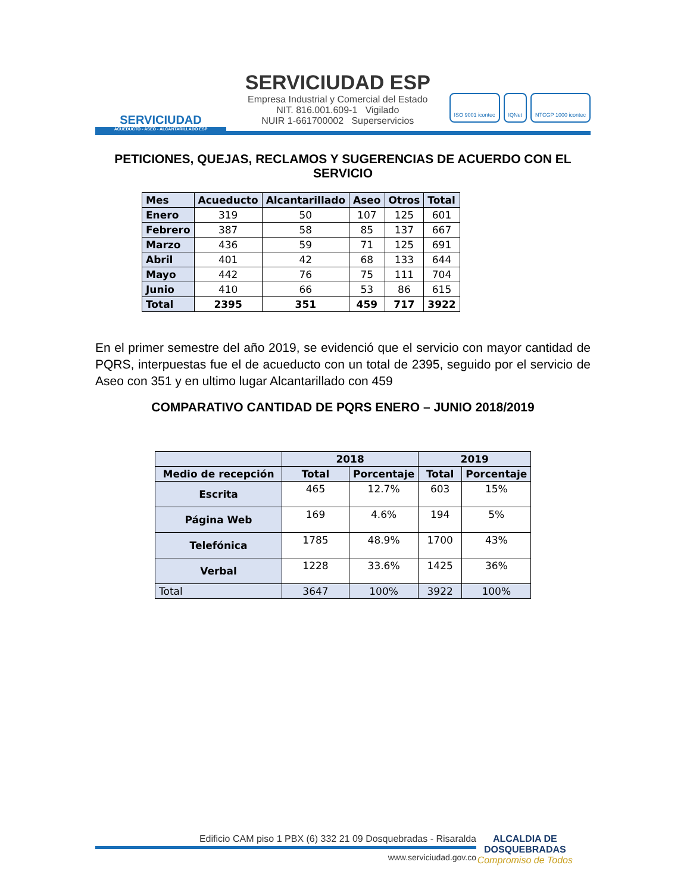SERVICIUDAD
ACUEDUCTO - ASEO - ALCANTARILLADO ESP
SERVICIUDAD ESP
Empresa Industrial y Comercial del Estado
NIT. 816.001.609-1 Vigilado
NUIR 1-661700002 Superservicios
ISO 9001 icontec IQNet NTCGP 1000 icontec
PETICIONES, QUEJAS, RECLAMOS Y SUGERENCIAS DE ACUERDO CON EL SERVICIO
| Mes | Acueducto | Alcantarillado | Aseo | Otros | Total |
| --- | --- | --- | --- | --- | --- |
| Enero | 319 | 50 | 107 | 125 | 601 |
| Febrero | 387 | 58 | 85 | 137 | 667 |
| Marzo | 436 | 59 | 71 | 125 | 691 |
| Abril | 401 | 42 | 68 | 133 | 644 |
| Mayo | 442 | 76 | 75 | 111 | 704 |
| Junio | 410 | 66 | 53 | 86 | 615 |
| Total | 2395 | 351 | 459 | 717 | 3922 |
En el primer semestre del año 2019, se evidenció que el servicio con mayor cantidad de PQRS, interpuestas fue el de acueducto con un total de 2395, seguido por el servicio de Aseo con 351 y en ultimo lugar Alcantarillado con 459
COMPARATIVO CANTIDAD DE PQRS ENERO – JUNIO 2018/2019
| | 2018 | | 2019 | |
| --- | --- | --- | --- | --- |
| Medio de recepción | Total | Porcentaje | Total | Porcentaje |
| Escrita | 465 | 12.7% | 603 | 15% |
| Página Web | 169 | 4.6% | 194 | 5% |
| Telefónica | 1785 | 48.9% | 1700 | 43% |
| Verbal | 1228 | 33.6% | 1425 | 36% |
| Total | 3647 | 100% | 3922 | 100% |
Edificio CAM piso 1 PBX (6) 332 21 09 Dosquebradas - Risaralda
www.serviciudad.gov.co
ALCALDIA DE
DOSQUEBRADAS
Compromiso de Todos